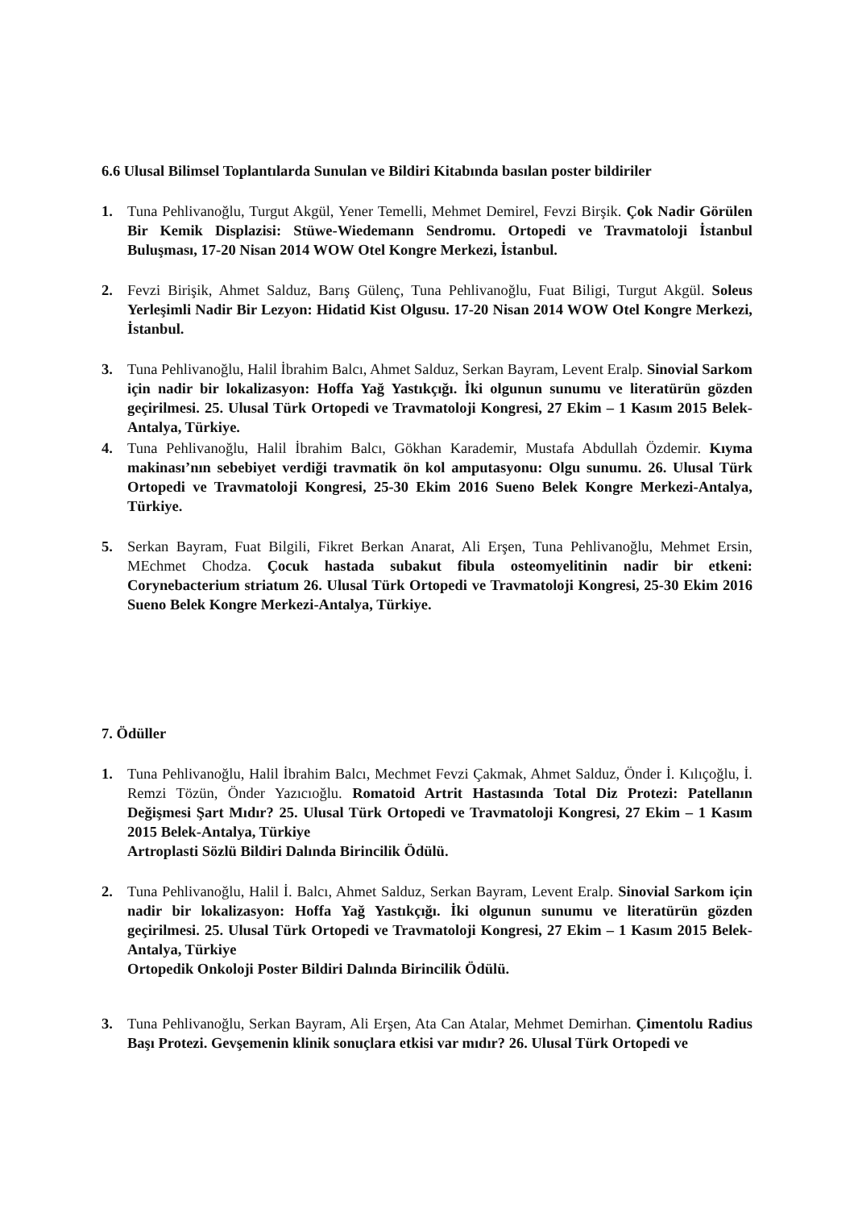6.6 Ulusal Bilimsel Toplantılarda Sunulan ve Bildiri Kitabında basılan poster bildiriler
1. Tuna Pehlivanoğlu, Turgut Akgül, Yener Temelli, Mehmet Demirel, Fevzi Birşik. Çok Nadir Görülen Bir Kemik Displazisi: Stüwe-Wiedemann Sendromu. Ortopedi ve Travmatoloji İstanbul Buluşması, 17-20 Nisan 2014 WOW Otel Kongre Merkezi, İstanbul.
2. Fevzi Birişik, Ahmet Salduz, Barış Gülenç, Tuna Pehlivanoğlu, Fuat Biligi, Turgut Akgül. Soleus Yerleşimli Nadir Bir Lezyon: Hidatid Kist Olgusu. 17-20 Nisan 2014 WOW Otel Kongre Merkezi, İstanbul.
3. Tuna Pehlivanoğlu, Halil İbrahim Balcı, Ahmet Salduz, Serkan Bayram, Levent Eralp. Sinovial Sarkom için nadir bir lokalizasyon: Hoffa Yağ Yastıkçığı. İki olgunun sunumu ve literatürün gözden geçirilmesi. 25. Ulusal Türk Ortopedi ve Travmatoloji Kongresi, 27 Ekim – 1 Kasım 2015 Belek-Antalya, Türkiye.
4. Tuna Pehlivanoğlu, Halil İbrahim Balcı, Gökhan Karademir, Mustafa Abdullah Özdemir. Kıyma makinası’nın sebebiyet verdiği travmatik ön kol amputasyonu: Olgu sunumu. 26. Ulusal Türk Ortopedi ve Travmatoloji Kongresi, 25-30 Ekim 2016 Sueno Belek Kongre Merkezi-Antalya, Türkiye.
5. Serkan Bayram, Fuat Bilgili, Fikret Berkan Anarat, Ali Erşen, Tuna Pehlivanoğlu, Mehmet Ersin, MEchmet Chodza. Çocuk hastada subakut fibula osteomyelitinin nadir bir etkeni: Corynebacterium striatum 26. Ulusal Türk Ortopedi ve Travmatoloji Kongresi, 25-30 Ekim 2016 Sueno Belek Kongre Merkezi-Antalya, Türkiye.
7. Ödüller
1. Tuna Pehlivanoğlu, Halil İbrahim Balcı, Mechmet Fevzi Çakmak, Ahmet Salduz, Önder İ. Kılıçoğlu, İ. Remzi Tözün, Önder Yazıcıoğlu. Romatoid Artrit Hastasında Total Diz Protezi: Patellanın Değişmesi Şart Mıdır? 25. Ulusal Türk Ortopedi ve Travmatoloji Kongresi, 27 Ekim – 1 Kasım 2015 Belek-Antalya, Türkiye
Artroplasti Sözlü Bildiri Dalında Birincilik Ödülü.
2. Tuna Pehlivanoğlu, Halil İ. Balcı, Ahmet Salduz, Serkan Bayram, Levent Eralp. Sinovial Sarkom için nadir bir lokalizasyon: Hoffa Yağ Yastıkçığı. İki olgunun sunumu ve literatürün gözden geçirilmesi. 25. Ulusal Türk Ortopedi ve Travmatoloji Kongresi, 27 Ekim – 1 Kasım 2015 Belek-Antalya, Türkiye
Ortopedik Onkoloji Poster Bildiri Dalında Birincilik Ödülü.
3. Tuna Pehlivanoğlu, Serkan Bayram, Ali Erşen, Ata Can Atalar, Mehmet Demirhan. Çimentolu Radius Başı Protezi. Gevşemenin klinik sonuçlara etkisi var mıdır? 26. Ulusal Türk Ortopedi ve